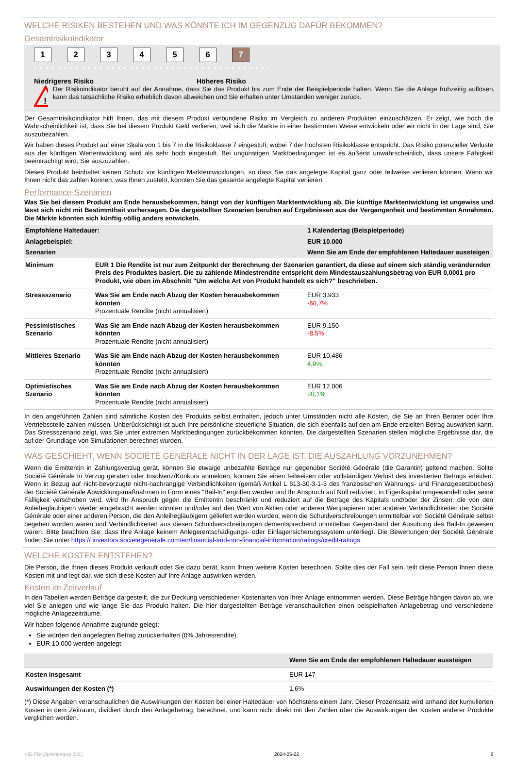WELCHE RISIKEN BESTEHEN UND WAS KÖNNTE ICH IM GEGENZUG DAFÜR BEKOMMEN?
Gesamtrisikoindikator
123456 7
‹ • • • • • • • • • • • • • • • • • • • • • • • • • • • • • • • • • • • • • • ›
Niedrigeres Risiko Höheres Risiko
!
Der Risikoindikator beruht auf der Annahme, dass Sie das Produkt bis zum Ende der Beispielperiode halten. Wenn Sie die Anlage frühzeitig auflösen, kann das tatsächliche Risiko erheblich davon abweichen und Sie erhalten unter Umständen weniger zurück.
Der Gesamtrisikoindikator hilft Ihnen, das mit diesem Produkt verbundene Risiko im Vergleich zu anderen Produkten einzuschätzen. Er zeigt, wie hoch die Wahrscheinlichkeit ist, dass Sie bei diesem Produkt Geld verlieren, weil sich die Märkte in einer bestimmten Weise entwickeln oder wir nicht in der Lage sind, Sie auszubezahlen.
Wir haben dieses Produkt auf einer Skala von 1 bis 7 in die Risikoklasse 7 eingestuft, wobei 7 der höchsten Risikoklasse entspricht. Das Risiko potenzieller Verluste aus der künftigen Wertentwicklung wird als sehr hoch eingestuft. Bei ungünstigen Marktbedingungen ist es äußerst unwahrscheinlich, dass unsere Fähigkeit beeinträchtigt wird, Sie auszuzahlen.
Dieses Produkt beinhaltet keinen Schutz vor künftigen Marktentwicklungen, so dass Sie das angelegte Kapital ganz oder teilweise verlieren können. Wenn wir Ihnen nicht das zahlen können, was Ihnen zusteht, könnten Sie das gesamte angelegte Kapital verlieren.
Performance-Szenarien
Was Sie bei diesem Produkt am Ende herausbekommen, hängt von der künftigen Marktentwicklung ab. Die künftige Marktentwicklung ist ungewiss und lässt sich nicht mit Bestimmtheit vorhersagen. Die dargestellten Szenarien beruhen auf Ergebnissen aus der Vergangenheit und bestimmten Annahmen. Die Märkte könnten sich künftig völlig anders entwickeln.
| Empfohlene Haltedauer: | | 1 Kalendertag (Beispielperiode) |
| Anlagebeispiel: | | EUR 10.000 |
| Szenarien | | Wenn Sie am Ende der empfohlenen Haltedauer aussteigen |
| Minimum | EUR 1 Die Rendite ist nur zum Zeitpunkt der Berechnung der Szenarien garantiert, da diese auf einem sich ständig verändernden Preis des Produktes basiert. Die zu zahlende Mindestrendite entspricht dem Mindestauszahlungsbetrag von EUR 0,0001 pro Produkt, wie oben im Abschnitt "Um welche Art von Produkt handelt es sich?" beschrieben. | |
| Stressszenario | Was Sie am Ende nach Abzug der Kosten herausbekommen könnten Prozentuale Rendite (nicht annualisiert) | EUR 3.933 -60,7% |
| Pessimistisches Szenario | Was Sie am Ende nach Abzug der Kosten herausbekommen könnten Prozentuale Rendite (nicht annualisiert) | EUR 9.150 -8,5% |
| Mittleres Szenario | Was Sie am Ende nach Abzug der Kosten herausbekommen könnten Prozentuale Rendite (nicht annualisiert) | EUR 10.486 4,9% |
| Optimistisches Szenario | Was Sie am Ende nach Abzug der Kosten herausbekommen könnten Prozentuale Rendite (nicht annualisiert) | EUR 12.006 20,1% |
In den angeführten Zahlen sind sämtliche Kosten des Produkts selbst enthalten, jedoch unter Umständen nicht alle Kosten, die Sie an Ihren Berater oder Ihre Vertriebsstelle zahlen müssen. Unberücksichtigt ist auch Ihre persönliche steuerliche Situation, die sich ebenfalls auf den am Ende erzielten Betrag auswirken kann. Das Stressszenario zeigt, was Sie unter extremen Marktbedingungen zurückbekommen könnten. Die dargestellten Szenarien stellen mögliche Ergebnisse dar, die auf der Grundlage von Simulationen berechnet wurden.
WAS GESCHIEHT, WENN SOCIÉTÉ GÉNÉRALE NICHT IN DER LAGE IST, DIE AUSZAHLUNG VORZUNEHMEN?
Wenn die Emittentin in Zahlungsverzug gerät, können Sie etwaige unbezahlte Beträge nur gegenüber Société Générale (die Garantin) geltend machen. Sollte Société Générale in Verzug geraten oder Insolvenz/Konkurs anmelden, können Sie einen teilweisen oder vollständigen Verlust des investierten Betrags erleiden. Wenn in Bezug auf nicht-bevorzugte nicht-nachrangige Verbindlichkeiten (gemäß Artikel L 613-30-3-1-3 des französischen Währungs- und Finanzgesetzbuches) der Société Générale Abwicklungsmaßnahmen in Form eines "Bail-In" ergriffen werden und Ihr Anspruch auf Null reduziert, in Eigenkapital umgewandelt oder seine Fälligkeit verschoben wird, wird Ihr Anspruch gegen die Emittentin beschränkt und reduziert auf die Beträge des Kapitals und/oder der Zinsen, die von den Anleihegläubigern wieder eingebracht werden könnten und/oder auf den Wert von Aktien oder anderen Wertpapieren oder anderen Verbindlichkeiten der Société Générale oder einer anderen Person, die den Anleihegläubigern geliefert werden würden, wenn die Schuldverschreibungen unmittelbar von Société Générale selbst begeben worden wären und Verbindlichkeiten aus diesen Schuldverschreibungen dementsprechend unmittelbar Gegenstand der Ausübung des Bail-In gewesen wären. Bitte beachten Sie, dass Ihre Anlage keinem Anlegerentschädigungs- oder Einlagensicherungssystem unterliegt. Die Bewertungen der Société Générale finden Sie unter https:// investors.societegenerale.com/en/financial-and-non-financial-information/ratings/credit-ratings.
WELCHE KOSTEN ENTSTEHEN?
Die Person, die Ihnen dieses Produkt verkauft oder Sie dazu berät, kann Ihnen weitere Kosten berechnen. Sollte dies der Fall sein, teilt diese Person Ihnen diese Kosten mit und legt dar, wie sich diese Kosten auf Ihre Anlage auswirken werden.
Kosten im Zeitverlauf
In den Tabellen werden Beträge dargestellt, die zur Deckung verschiedener Kostenarten von Ihrer Anlage entnommen werden. Diese Beträge hängen davon ab, wie viel Sie anlegen und wie lange Sie das Produkt halten. Die hier dargestellten Beträge veranschaulichen einen beispielhaften Anlagebetrag und verschiedene mögliche Anlagezeiträume.
Wir haben folgende Annahme zugrunde gelegt:
Sie würden den angelegten Betrag zurückerhalten (0% Jahresrendite).
EUR 10.000 werden angelegt.
| | Wenn Sie am Ende der empfohlenen Haltedauer aussteigen |
| Kosten insgesamt | EUR 147 |
| Auswirkungen der Kosten (*) | 1,6% |
(*) Diese Angaben veranschaulichen die Auswirkungen der Kosten bei einer Haltedauer von höchstens einem Jahr. Dieser Prozentsatz wird anhand der kumulierten Kosten in dem Zeitraum, dividiert durch den Anlagebetrag, berechnet, und kann nicht direkt mit den Zahlen über die Auswirkungen der Kosten anderer Produkte verglichen werden.
KID-FBI-j3pAmemzvp (DC) 2024-05-22 2